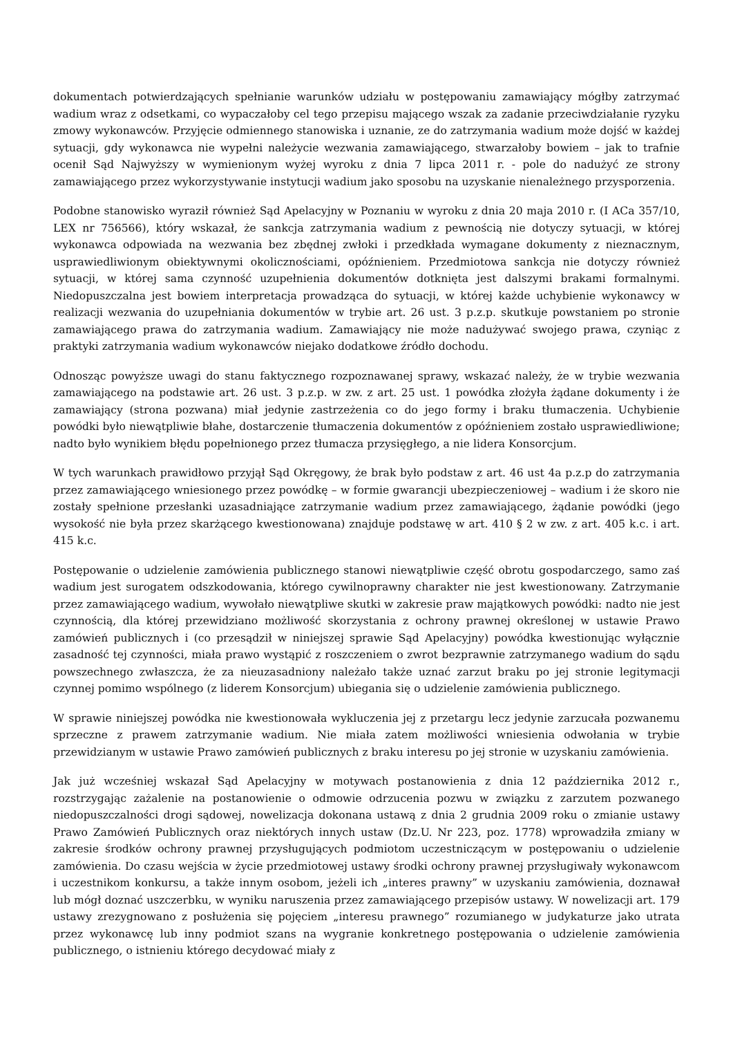dokumentach potwierdzających spełnianie warunków udziału w postępowaniu zamawiający mógłby zatrzymać wadium wraz z odsetkami, co wypaczałoby cel tego przepisu mającego wszak za zadanie przeciwdziałanie ryzyku zmowy wykonawców. Przyjęcie odmiennego stanowiska i uznanie, ze do zatrzymania wadium może dojść w każdej sytuacji, gdy wykonawca nie wypełni należycie wezwania zamawiającego, stwarzałoby bowiem – jak to trafnie ocenił Sąd Najwyższy w wymienionym wyżej wyroku z dnia 7 lipca 2011 r. - pole do nadużyć ze strony zamawiającego przez wykorzystywanie instytucji wadium jako sposobu na uzyskanie nienależnego przysporzenia.
Podobne stanowisko wyraził również Sąd Apelacyjny w Poznaniu w wyroku z dnia 20 maja 2010 r. (I ACa 357/10, LEX nr 756566), który wskazał, że sankcja zatrzymania wadium z pewnością nie dotyczy sytuacji, w której wykonawca odpowiada na wezwania bez zbędnej zwłoki i przedkłada wymagane dokumenty z nieznacznym, usprawiedliwionym obiektywnymi okolicznościami, opóźnieniem. Przedmiotowa sankcja nie dotyczy również sytuacji, w której sama czynność uzupełnienia dokumentów dotknięta jest dalszymi brakami formalnymi. Niedopuszczalna jest bowiem interpretacja prowadząca do sytuacji, w której każde uchybienie wykonawcy w realizacji wezwania do uzupełniania dokumentów w trybie art. 26 ust. 3 p.z.p. skutkuje powstaniem po stronie zamawiającego prawa do zatrzymania wadium. Zamawiający nie może nadużywać swojego prawa, czyniąc z praktyki zatrzymania wadium wykonawców niejako dodatkowe źródło dochodu.
Odnosząc powyższe uwagi do stanu faktycznego rozpoznawanej sprawy, wskazać należy, że w trybie wezwania zamawiającego na podstawie art. 26 ust. 3 p.z.p. w zw. z art. 25 ust. 1 powódka złożyła żądane dokumenty i że zamawiający (strona pozwana) miał jedynie zastrzeżenia co do jego formy i braku tłumaczenia. Uchybienie powódki było niewątpliwie błahe, dostarczenie tłumaczenia dokumentów z opóźnieniem zostało usprawiedliwione; nadto było wynikiem błędu popełnionego przez tłumacza przysięgłego, a nie lidera Konsorcjum.
W tych warunkach prawidłowo przyjął Sąd Okręgowy, że brak było podstaw z art. 46 ust 4a p.z.p do zatrzymania przez zamawiającego wniesionego przez powódkę – w formie gwarancji ubezpieczeniowej – wadium i że skoro nie zostały spełnione przesłanki uzasadniające zatrzymanie wadium przez zamawiającego, żądanie powódki (jego wysokość nie była przez skarżącego kwestionowana) znajduje podstawę w art. 410 § 2 w zw. z art. 405 k.c. i art. 415 k.c.
Postępowanie o udzielenie zamówienia publicznego stanowi niewątpliwie część obrotu gospodarczego, samo zaś wadium jest surogatem odszkodowania, którego cywilnoprawny charakter nie jest kwestionowany. Zatrzymanie przez zamawiającego wadium, wywołało niewątpliwe skutki w zakresie praw majątkowych powódki: nadto nie jest czynnością, dla której przewidziano możliwość skorzystania z ochrony prawnej określonej w ustawie Prawo zamówień publicznych i (co przesądził w niniejszej sprawie Sąd Apelacyjny) powódka kwestionując wyłącznie zasadność tej czynności, miała prawo wystąpić z roszczeniem o zwrot bezprawnie zatrzymanego wadium do sądu powszechnego zwłaszcza, że za nieuzasadniony należało także uznać zarzut braku po jej stronie legitymacji czynnej pomimo wspólnego (z liderem Konsorcjum) ubiegania się o udzielenie zamówienia publicznego.
W sprawie niniejszej powódka nie kwestionowała wykluczenia jej z przetargu lecz jedynie zarzucała pozwanemu sprzeczne z prawem zatrzymanie wadium. Nie miała zatem możliwości wniesienia odwołania w trybie przewidzianym w ustawie Prawo zamówień publicznych z braku interesu po jej stronie w uzyskaniu zamówienia.
Jak już wcześniej wskazał Sąd Apelacyjny w motywach postanowienia z dnia 12 października 2012 r., rozstrzygając zażalenie na postanowienie o odmowie odrzucenia pozwu w związku z zarzutem pozwanego niedopuszczalności drogi sądowej, nowelizacja dokonana ustawą z dnia 2 grudnia 2009 roku o zmianie ustawy Prawo Zamówień Publicznych oraz niektórych innych ustaw (Dz.U. Nr 223, poz. 1778) wprowadziła zmiany w zakresie środków ochrony prawnej przysługujących podmiotom uczestniczącym w postępowaniu o udzielenie zamówienia. Do czasu wejścia w życie przedmiotowej ustawy środki ochrony prawnej przysługiwały wykonawcom i uczestnikom konkursu, a także innym osobom, jeżeli ich „interes prawny” w uzyskaniu zamówienia, doznawał lub mógł doznać uszczerbku, w wyniku naruszenia przez zamawiającego przepisów ustawy. W nowelizacji art. 179 ustawy zrezygnowano z posłużenia się pojęciem „interesu prawnego” rozumianego w judykaturze jako utrata przez wykonawcę lub inny podmiot szans na wygranie konkretnego postępowania o udzielenie zamówienia publicznego, o istnieniu którego decydować miały z